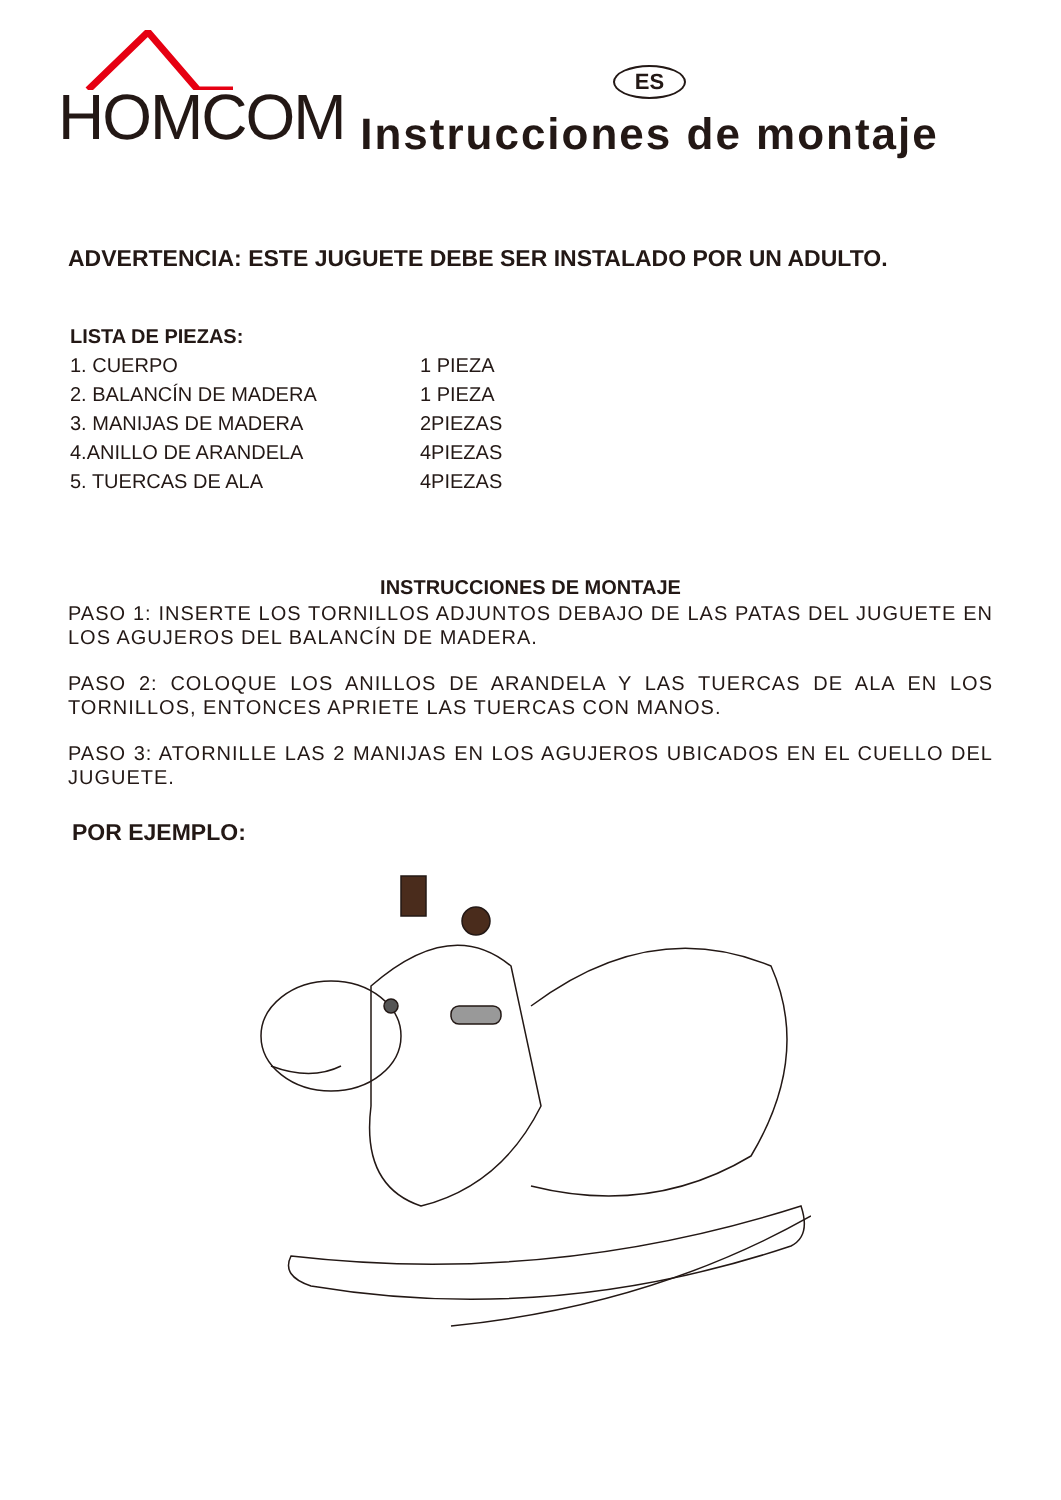HOMCOM
ES
Instrucciones de montaje
ADVERTENCIA: ESTE JUGUETE DEBE SER INSTALADO POR UN ADULTO.
LISTA DE PIEZAS:
1. CUERPO 1 PIEZA
2. BALANCÍN DE MADERA 1 PIEZA
3. MANIJAS DE MADERA 2PIEZAS
4.ANILLO DE ARANDELA 4PIEZAS
5. TUERCAS DE ALA 4PIEZAS
INSTRUCCIONES DE MONTAJE
PASO 1: INSERTE LOS TORNILLOS ADJUNTOS DEBAJO DE LAS PATAS DEL JUGUETE EN LOS AGUJEROS DEL BALANCÍN DE MADERA.
PASO 2: COLOQUE LOS ANILLOS DE ARANDELA Y LAS TUERCAS DE ALA EN LOS TORNILLOS, ENTONCES APRIETE LAS TUERCAS CON MANOS.
PASO 3: ATORNILLE LAS 2 MANIJAS EN LOS AGUJEROS UBICADOS EN EL CUELLO DEL JUGUETE.
POR EJEMPLO: